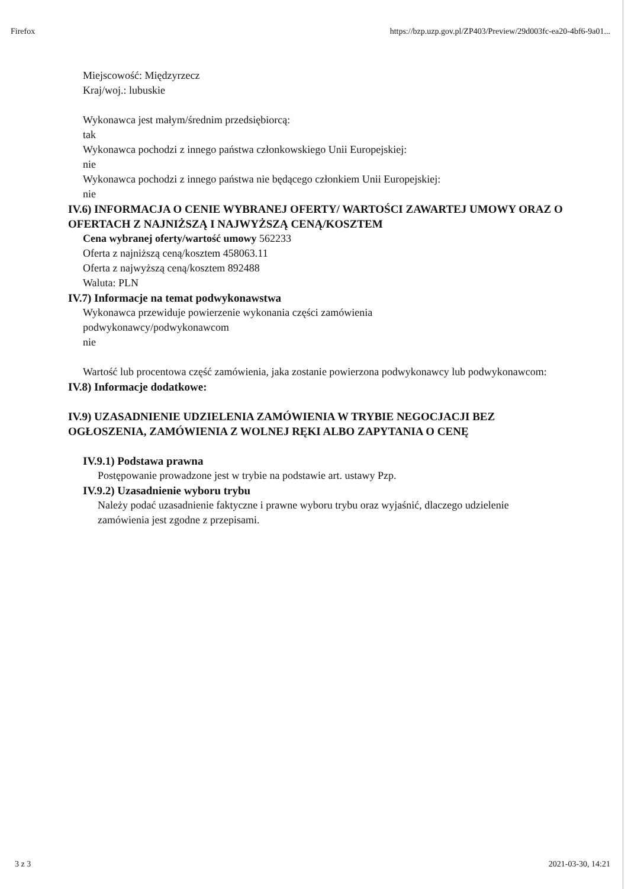Firefox https://bzp.uzp.gov.pl/ZP403/Preview/29d003fc-ea20-4bf6-9a01...
Miejscowość: Międzyrzecz
Kraj/woj.: lubuskie
Wykonawca jest małym/średnim przedsiębiorcą:
tak
Wykonawca pochodzi z innego państwa członkowskiego Unii Europejskiej:
nie
Wykonawca pochodzi z innego państwa nie będącego członkiem Unii Europejskiej:
nie
IV.6) INFORMACJA O CENIE WYBRANEJ OFERTY/ WARTOŚCI ZAWARTEJ UMOWY ORAZ O OFERTACH Z NAJNIŻSZĄ I NAJWYŻSZĄ CENĄ/KOSZTEM
Cena wybranej oferty/wartość umowy 562233
Oferta z najniższą ceną/kosztem 458063.11
Oferta z najwyższą ceną/kosztem 892488
Waluta: PLN
IV.7) Informacje na temat podwykonawstwa
Wykonawca przewiduje powierzenie wykonania części zamówienia
podwykonawcy/podwykonawcom
nie
Wartość lub procentowa część zamówienia, jaka zostanie powierzona podwykonawcy lub podwykonawcom:
IV.8) Informacje dodatkowe:
IV.9) UZASADNIENIE UDZIELENIA ZAMÓWIENIA W TRYBIE NEGOCJACJI BEZ OGŁOSZENIA, ZAMÓWIENIA Z WOLNEJ RĘKI ALBO ZAPYTANIA O CENĘ
IV.9.1) Podstawa prawna
Postępowanie prowadzone jest w trybie na podstawie art. ustawy Pzp.
IV.9.2) Uzasadnienie wyboru trybu
Należy podać uzasadnienie faktyczne i prawne wyboru trybu oraz wyjaśnić, dlaczego udzielenie zamówienia jest zgodne z przepisami.
3 z 3 2021-03-30, 14:21